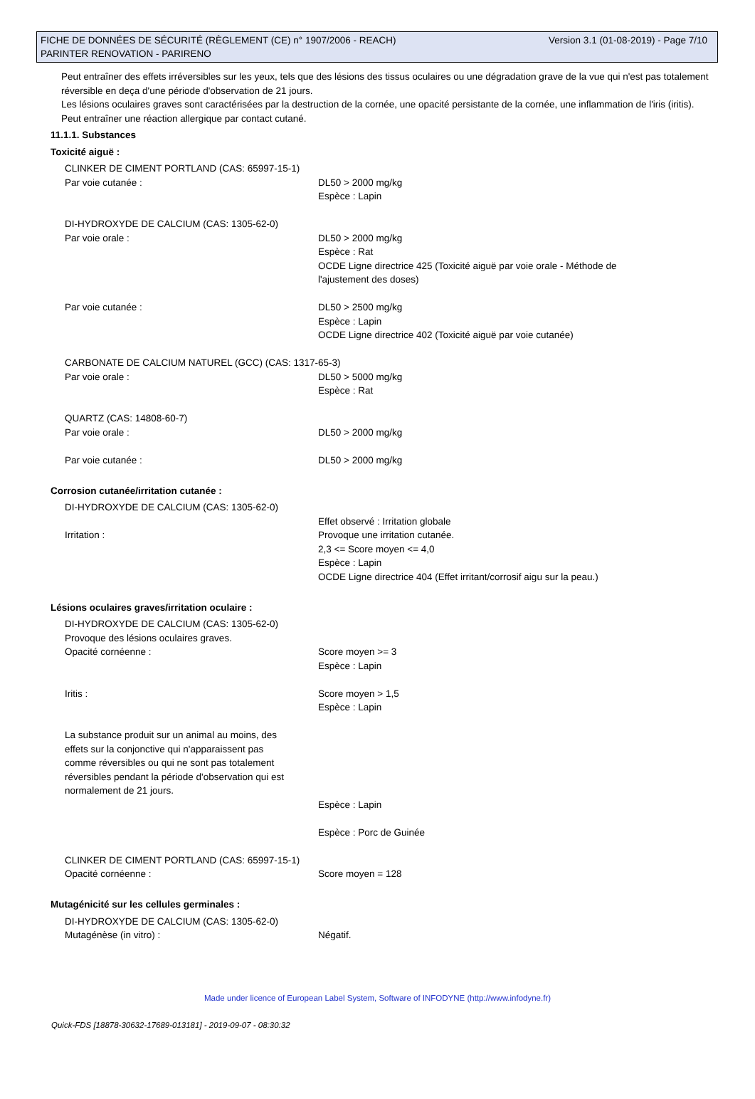Version 3.1 (01-08-2019) - Page 7/10 FICHE DE DONNÉES DE SÉCURITÉ (RÈGLEMENT (CE) n° 1907/2006 - REACH)
PARINTER RENOVATION - PARIRENO
Peut entraîner des effets irréversibles sur les yeux, tels que des lésions des tissus oculaires ou une dégradation grave de la vue qui n'est pas totalement réversible en deça d'une période d'observation de 21 jours.
Les lésions oculaires graves sont caractérisées par la destruction de la cornée, une opacité persistante de la cornée, une inflammation de l'iris (iritis).
Peut entraîner une réaction allergique par contact cutané.
11.1.1. Substances
Toxicité aiguë :
CLINKER DE CIMENT PORTLAND (CAS: 65997-15-1)
Par voie cutanée : DL50 > 2000 mg/kg
Espèce : Lapin
DI-HYDROXYDE DE CALCIUM (CAS: 1305-62-0)
Par voie orale : DL50 > 2000 mg/kg
Espèce : Rat
OCDE Ligne directrice 425 (Toxicité aiguë par voie orale - Méthode de
l'ajustement des doses)
Par voie cutanée : DL50 > 2500 mg/kg
Espèce : Lapin
OCDE Ligne directrice 402 (Toxicité aiguë par voie cutanée)
CARBONATE DE CALCIUM NATUREL (GCC) (CAS: 1317-65-3)
Par voie orale : DL50 > 5000 mg/kg
Espèce : Rat
QUARTZ (CAS: 14808-60-7)
Par voie orale : DL50 > 2000 mg/kg
Par voie cutanée : DL50 > 2000 mg/kg
Corrosion cutanée/irritation cutanée :
DI-HYDROXYDE DE CALCIUM (CAS: 1305-62-0)
Irritation : Effet observé : Irritation globale
Provoque une irritation cutanée.
2,3 <= Score moyen <= 4,0
Espèce : Lapin
OCDE Ligne directrice 404 (Effet irritant/corrosif aigu sur la peau.)
Lésions oculaires graves/irritation oculaire :
DI-HYDROXYDE DE CALCIUM (CAS: 1305-62-0)
Provoque des lésions oculaires graves.
Opacité cornéenne : Score moyen >= 3
Espèce : Lapin
Iritis : Score moyen > 1,5
Espèce : Lapin
La substance produit sur un animal au moins, des effets sur la conjonctive qui n'apparaissent pas comme réversibles ou qui ne sont pas totalement réversibles pendant la période d'observation qui est normalement de 21 jours.
Espèce : Lapin
Espèce : Porc de Guinée
CLINKER DE CIMENT PORTLAND (CAS: 65997-15-1)
Opacité cornéenne : Score moyen = 128
Mutagénicité sur les cellules germinales :
DI-HYDROXYDE DE CALCIUM (CAS: 1305-62-0)
Mutagénèse (in vitro) : Négatif.
Made under licence of European Label System, Software of INFODYNE (http://www.infodyne.fr)
Quick-FDS [18878-30632-17689-013181] - 2019-09-07 - 08:30:32